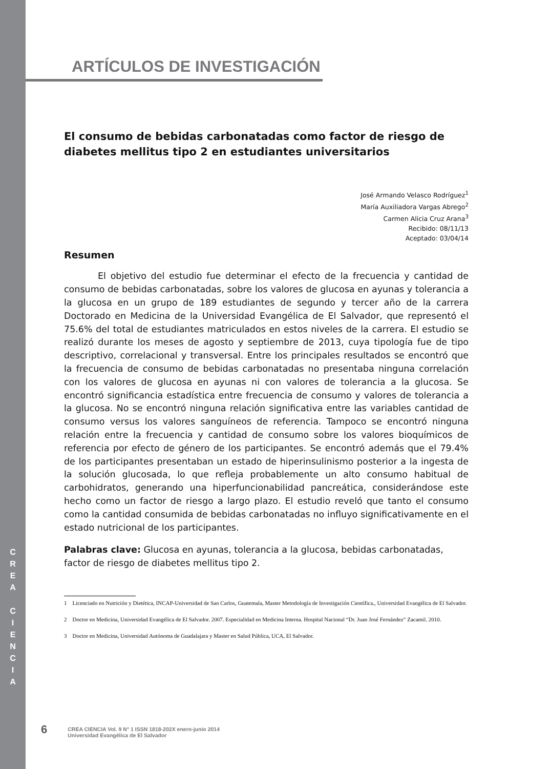C
R
E
A
C
I
E
N
C
I
A
ARTÍCULOS DE INVESTIGACIÓN
El consumo de bebidas carbonatadas como factor de riesgo de diabetes mellitus tipo 2 en estudiantes universitarios
José Armando Velasco Rodríguez<sup>1</sup>
María Auxiliadora Vargas Abrego<sup>2</sup>
Carmen Alicia Cruz Arana<sup>3</sup>
Recibido: 08/11/13
Aceptado: 03/04/14
Resumen
El objetivo del estudio fue determinar el efecto de la frecuencia y cantidad de consumo de bebidas carbonatadas, sobre los valores de glucosa en ayunas y tolerancia a la glucosa en un grupo de 189 estudiantes de segundo y tercer año de la carrera Doctorado en Medicina de la Universidad Evangélica de El Salvador, que representó el 75.6% del total de estudiantes matriculados en estos niveles de la carrera. El estudio se realizó durante los meses de agosto y septiembre de 2013, cuya tipología fue de tipo descriptivo, correlacional y transversal. Entre los principales resultados se encontró que la frecuencia de consumo de bebidas carbonatadas no presentaba ninguna correlación con los valores de glucosa en ayunas ni con valores de tolerancia a la glucosa. Se encontró significancia estadística entre frecuencia de consumo y valores de tolerancia a la glucosa. No se encontró ninguna relación significativa entre las variables cantidad de consumo versus los valores sanguíneos de referencia. Tampoco se encontró ninguna relación entre la frecuencia y cantidad de consumo sobre los valores bioquímicos de referencia por efecto de género de los participantes. Se encontró además que el 79.4% de los participantes presentaban un estado de hiperinsulinismo posterior a la ingesta de la solución glucosada, lo que refleja probablemente un alto consumo habitual de carbohidratos, generando una hiperfuncionabilidad pancreática, considerándose este hecho como un factor de riesgo a largo plazo. El estudio reveló que tanto el consumo como la cantidad consumida de bebidas carbonatadas no influyo significativamente en el estado nutricional de los participantes.
Palabras clave: Glucosa en ayunas, tolerancia a la glucosa, bebidas carbonatadas, factor de riesgo de diabetes mellitus tipo 2.
1 Licenciado en Nutrición y Dietética, INCAP-Universidad de San Carlos, Guatemala, Master Metodología de Investigación Científica., Universidad Evangélica de El Salvador.
2 Doctor en Medicina, Universidad Evangélica de El Salvador. 2007. Especialidad en Medicina Interna. Hospital Nacional “Dr. Juan José Fernández” Zacamil. 2010.
3 Doctor en Medicina, Universidad Autónoma de Guadalajara y Master en Salud Pública, UCA, El Salvador.
6
CREA CIENCIA Vol. 9 N° 1 ISSN 1818-202X enero-junio 2014
Universidad Evangélica de El Salvador